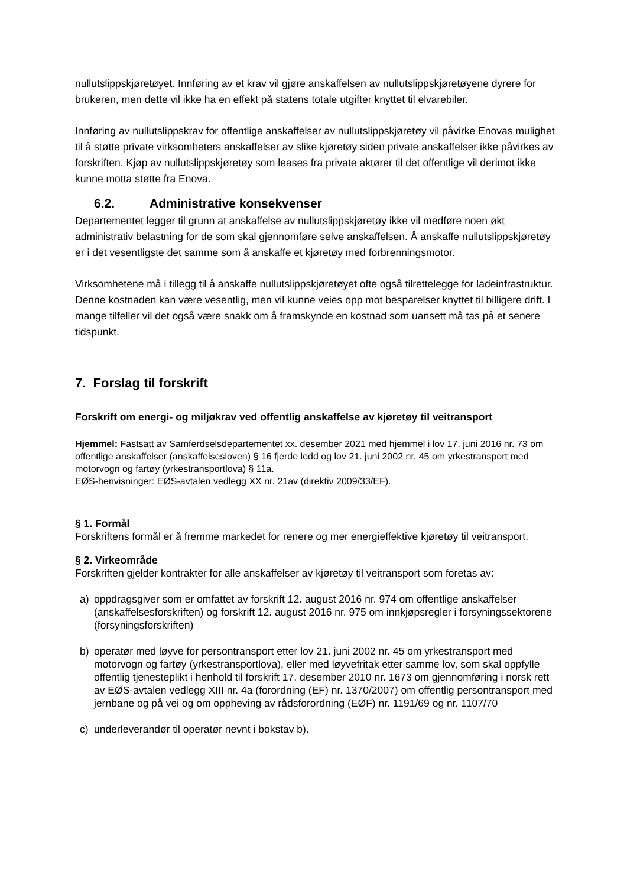nullutslippskjøretøyet. Innføring av et krav vil gjøre anskaffelsen av nullutslippskjøretøyene dyrere for brukeren, men dette vil ikke ha en effekt på statens totale utgifter knyttet til elvarebiler.
Innføring av nullutslippskrav for offentlige anskaffelser av nullutslippskjøretøy vil påvirke Enovas mulighet til å støtte private virksomheters anskaffelser av slike kjøretøy siden private anskaffelser ikke påvirkes av forskriften. Kjøp av nullutslippskjøretøy som leases fra private aktører til det offentlige vil derimot ikke kunne motta støtte fra Enova.
6.2. Administrative konsekvenser
Departementet legger til grunn at anskaffelse av nullutslippskjøretøy ikke vil medføre noen økt administrativ belastning for de som skal gjennomføre selve anskaffelsen. Å anskaffe nullutslippskjøretøy er i det vesentligste det samme som å anskaffe et kjøretøy med forbrenningsmotor.
Virksomhetene må i tillegg til å anskaffe nullutslippskjøretøyet ofte også tilrettelegge for ladeinfrastruktur. Denne kostnaden kan være vesentlig, men vil kunne veies opp mot besparelser knyttet til billigere drift. I mange tilfeller vil det også være snakk om å framskynde en kostnad som uansett må tas på et senere tidspunkt.
7. Forslag til forskrift
Forskrift om energi- og miljøkrav ved offentlig anskaffelse av kjøretøy til veitransport
Hjemmel: Fastsatt av Samferdselsdepartementet xx. desember 2021 med hjemmel i lov 17. juni 2016 nr. 73 om offentlige anskaffelser (anskaffelsesloven) § 16 fjerde ledd og lov 21. juni 2002 nr. 45 om yrkestransport med motorvogn og fartøy (yrkestransportlova) § 11a.
EØS-henvisninger: EØS-avtalen vedlegg XX nr. 21av (direktiv 2009/33/EF).
§ 1. Formål
Forskriftens formål er å fremme markedet for renere og mer energieffektive kjøretøy til veitransport.
§ 2. Virkeområde
Forskriften gjelder kontrakter for alle anskaffelser av kjøretøy til veitransport som foretas av:
a) oppdragsgiver som er omfattet av forskrift 12. august 2016 nr. 974 om offentlige anskaffelser (anskaffelsesforskriften) og forskrift 12. august 2016 nr. 975 om innkjøpsregler i forsyningssektorene (forsyningsforskriften)
b) operatør med løyve for persontransport etter lov 21. juni 2002 nr. 45 om yrkestransport med motorvogn og fartøy (yrkestransportlova), eller med løyvefritak etter samme lov, som skal oppfylle offentlig tjenesteplikt i henhold til forskrift 17. desember 2010 nr. 1673 om gjennomføring i norsk rett av EØS-avtalen vedlegg XIII nr. 4a (forordning (EF) nr. 1370/2007) om offentlig persontransport med jernbane og på vei og om oppheving av rådsforordning (EØF) nr. 1191/69 og nr. 1107/70
c) underleverandør til operatør nevnt i bokstav b).